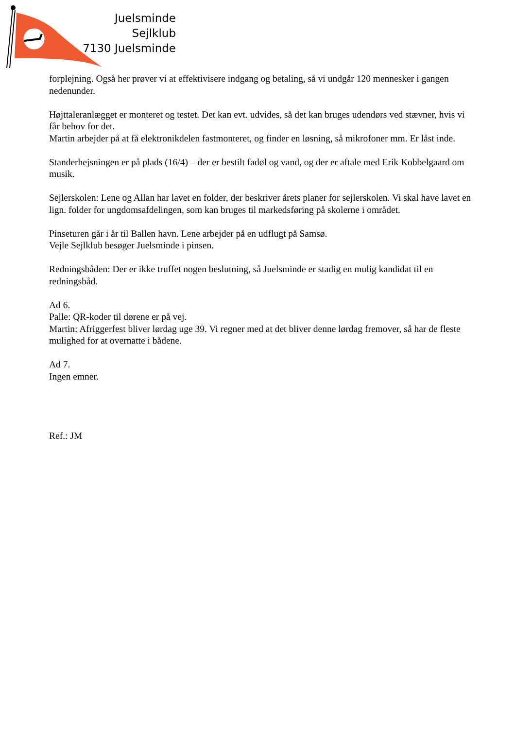Juelsminde Sejlklub
7130 Juelsminde
forplejning. Også her prøver vi at effektivisere indgang og betaling, så vi undgår 120 mennesker i gangen nedenunder.
Højttaleranlægget er monteret og testet. Det kan evt. udvides, så det kan bruges udendørs ved stævner, hvis vi får behov for det.
Martin arbejder på at få elektronikdelen fastmonteret, og finder en løsning, så mikrofoner mm. Er låst inde.
Standerhejsningen er på plads (16/4) – der er bestilt fadøl og vand, og der er aftale med Erik Kobbelgaard om musik.
Sejlerskolen: Lene og Allan har lavet en folder, der beskriver årets planer for sejlerskolen. Vi skal have lavet en lign. folder for ungdomsafdelingen, som kan bruges til markedsføring på skolerne i området.
Pinseturen går i år til Ballen havn. Lene arbejder på en udflugt på Samsø.
Vejle Sejlklub besøger Juelsminde i pinsen.
Redningsbåden: Der er ikke truffet nogen beslutning, så Juelsminde er stadig en mulig kandidat til en redningsbåd.
Ad 6.
Palle: QR-koder til dørene er på vej.
Martin: Afriggerfest bliver lørdag uge 39. Vi regner med at det bliver denne lørdag fremover, så har de fleste mulighed for at overnatte i bådene.
Ad 7.
Ingen emner.
Ref.: JM